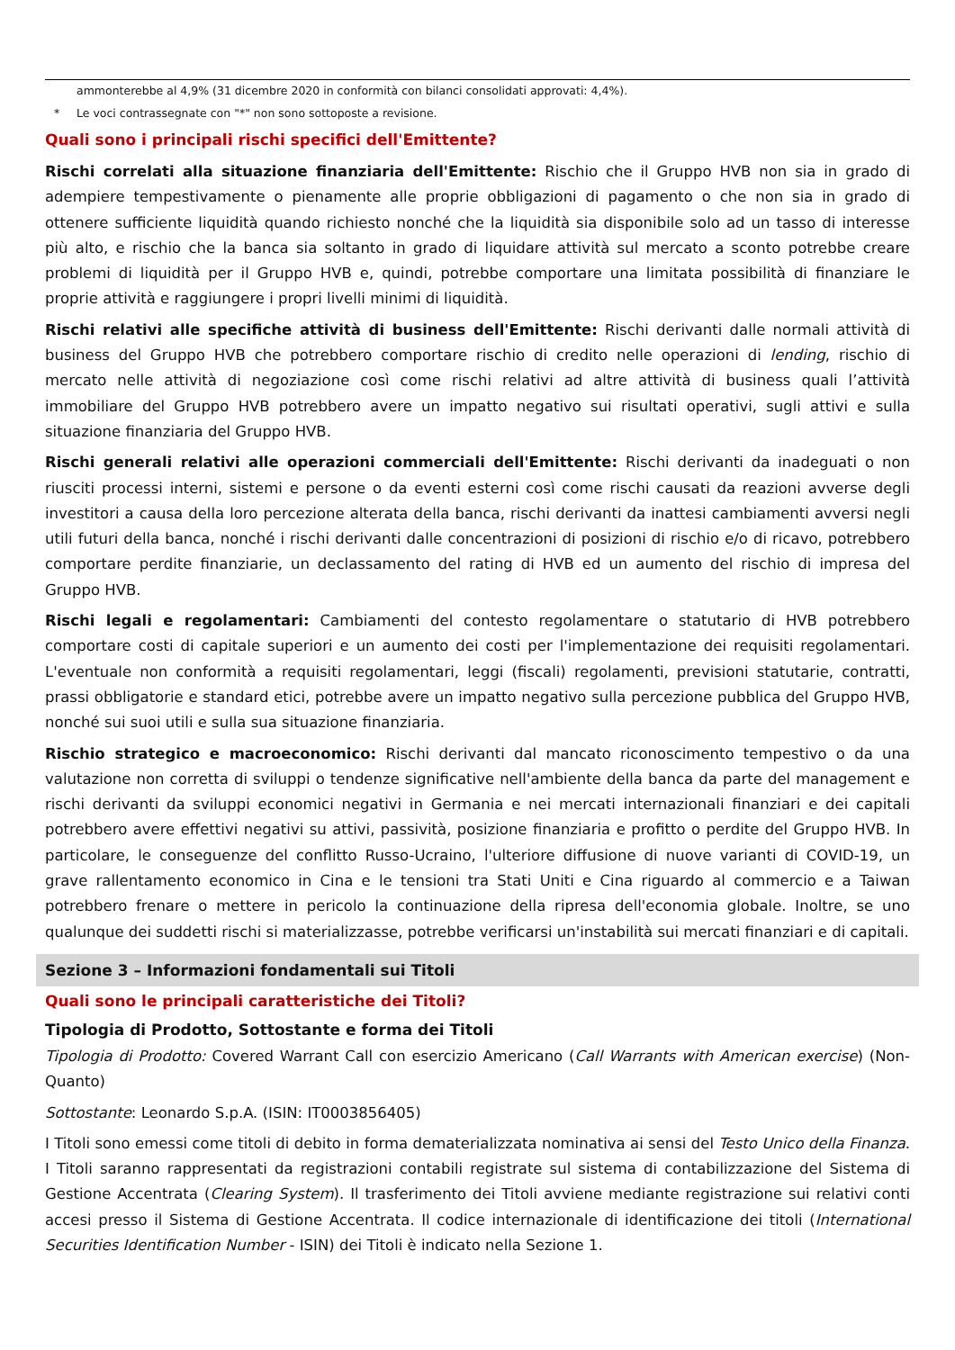ammonterebbe al 4,9% (31 dicembre 2020 in conformità con bilanci consolidati approvati: 4,4%).
* Le voci contrassegnate con "*" non sono sottoposte a revisione.
Quali sono i principali rischi specifici dell'Emittente?
Rischi correlati alla situazione finanziaria dell'Emittente: Rischio che il Gruppo HVB non sia in grado di adempiere tempestivamente o pienamente alle proprie obbligazioni di pagamento o che non sia in grado di ottenere sufficiente liquidità quando richiesto nonché che la liquidità sia disponibile solo ad un tasso di interesse più alto, e rischio che la banca sia soltanto in grado di liquidare attività sul mercato a sconto potrebbe creare problemi di liquidità per il Gruppo HVB e, quindi, potrebbe comportare una limitata possibilità di finanziare le proprie attività e raggiungere i propri livelli minimi di liquidità.
Rischi relativi alle specifiche attività di business dell'Emittente: Rischi derivanti dalle normali attività di business del Gruppo HVB che potrebbero comportare rischio di credito nelle operazioni di lending, rischio di mercato nelle attività di negoziazione così come rischi relativi ad altre attività di business quali l’attività immobiliare del Gruppo HVB potrebbero avere un impatto negativo sui risultati operativi, sugli attivi e sulla situazione finanziaria del Gruppo HVB.
Rischi generali relativi alle operazioni commerciali dell'Emittente: Rischi derivanti da inadeguati o non riusciti processi interni, sistemi e persone o da eventi esterni così come rischi causati da reazioni avverse degli investitori a causa della loro percezione alterata della banca, rischi derivanti da inattesi cambiamenti avversi negli utili futuri della banca, nonché i rischi derivanti dalle concentrazioni di posizioni di rischio e/o di ricavo, potrebbero comportare perdite finanziarie, un declassamento del rating di HVB ed un aumento del rischio di impresa del Gruppo HVB.
Rischi legali e regolamentari: Cambiamenti del contesto regolamentare o statutario di HVB potrebbero comportare costi di capitale superiori e un aumento dei costi per l'implementazione dei requisiti regolamentari. L'eventuale non conformità a requisiti regolamentari, leggi (fiscali) regolamenti, previsioni statutarie, contratti, prassi obbligatorie e standard etici, potrebbe avere un impatto negativo sulla percezione pubblica del Gruppo HVB, nonché sui suoi utili e sulla sua situazione finanziaria.
Rischio strategico e macroeconomico: Rischi derivanti dal mancato riconoscimento tempestivo o da una valutazione non corretta di sviluppi o tendenze significative nell'ambiente della banca da parte del management e rischi derivanti da sviluppi economici negativi in Germania e nei mercati internazionali finanziari e dei capitali potrebbero avere effettivi negativi su attivi, passività, posizione finanziaria e profitto o perdite del Gruppo HVB. In particolare, le conseguenze del conflitto Russo-Ucraino, l'ulteriore diffusione di nuove varianti di COVID-19, un grave rallentamento economico in Cina e le tensioni tra Stati Uniti e Cina riguardo al commercio e a Taiwan potrebbero frenare o mettere in pericolo la continuazione della ripresa dell'economia globale. Inoltre, se uno qualunque dei suddetti rischi si materializzasse, potrebbe verificarsi un'instabilità sui mercati finanziari e di capitali.
Sezione 3 – Informazioni fondamentali sui Titoli
Quali sono le principali caratteristiche dei Titoli?
Tipologia di Prodotto, Sottostante e forma dei Titoli
Tipologia di Prodotto: Covered Warrant Call con esercizio Americano (Call Warrants with American exercise) (Non-Quanto)
Sottostante: Leonardo S.p.A. (ISIN: IT0003856405)
I Titoli sono emessi come titoli di debito in forma dematerializzata nominativa ai sensi del Testo Unico della Finanza. I Titoli saranno rappresentati da registrazioni contabili registrate sul sistema di contabilizzazione del Sistema di Gestione Accentrata (Clearing System). Il trasferimento dei Titoli avviene mediante registrazione sui relativi conti accesi presso il Sistema di Gestione Accentrata. Il codice internazionale di identificazione dei titoli (International Securities Identification Number - ISIN) dei Titoli è indicato nella Sezione 1.